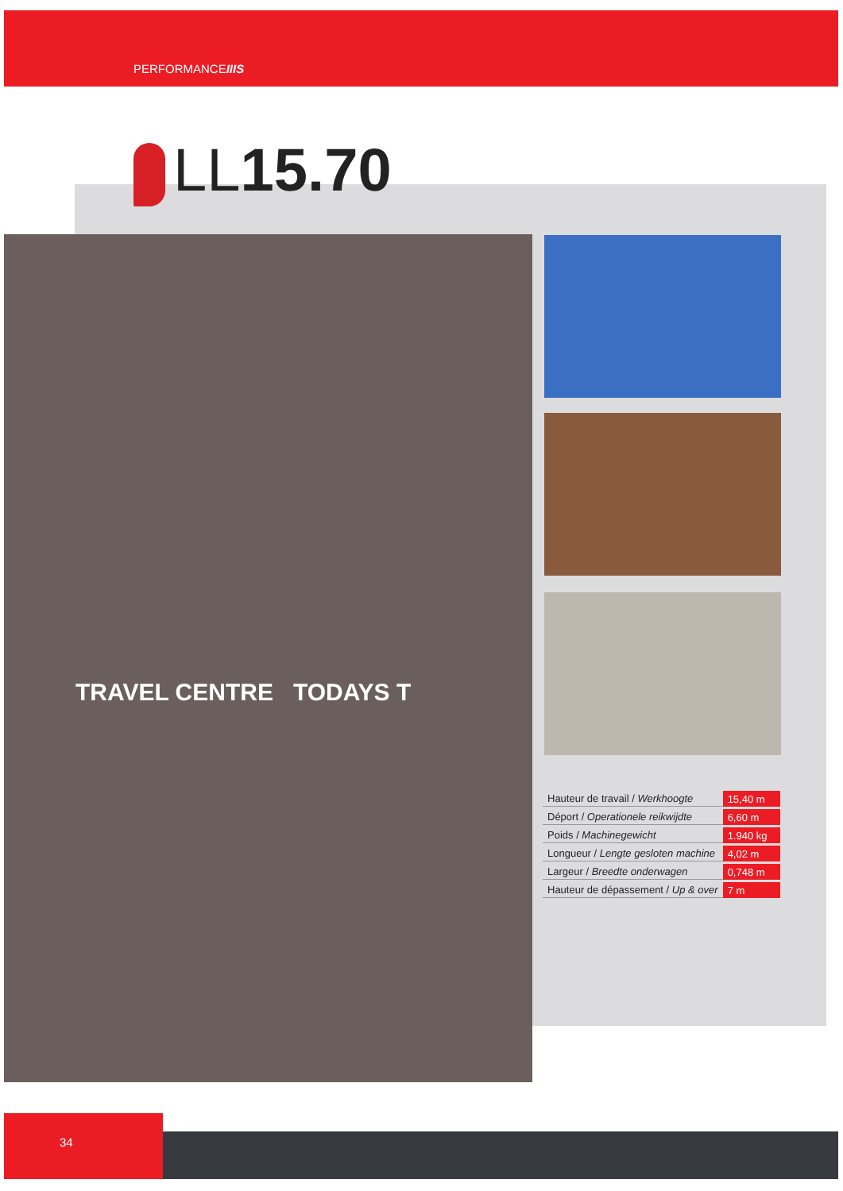PERFORMANCEIIIS
LL15.70
TRAVEL CENTRE TODAYS T
| Hauteur de travail / Werkhoogte | 15,40 m |
| Déport / Operationele reikwijdte | 6,60 m |
| Poids / Machinegewicht | 1.940 kg |
| Longueur / Lengte gesloten machine | 4,02 m |
| Largeur / Breedte onderwagen | 0,748 m |
| Hauteur de dépassement / Up & over | 7 m |
34